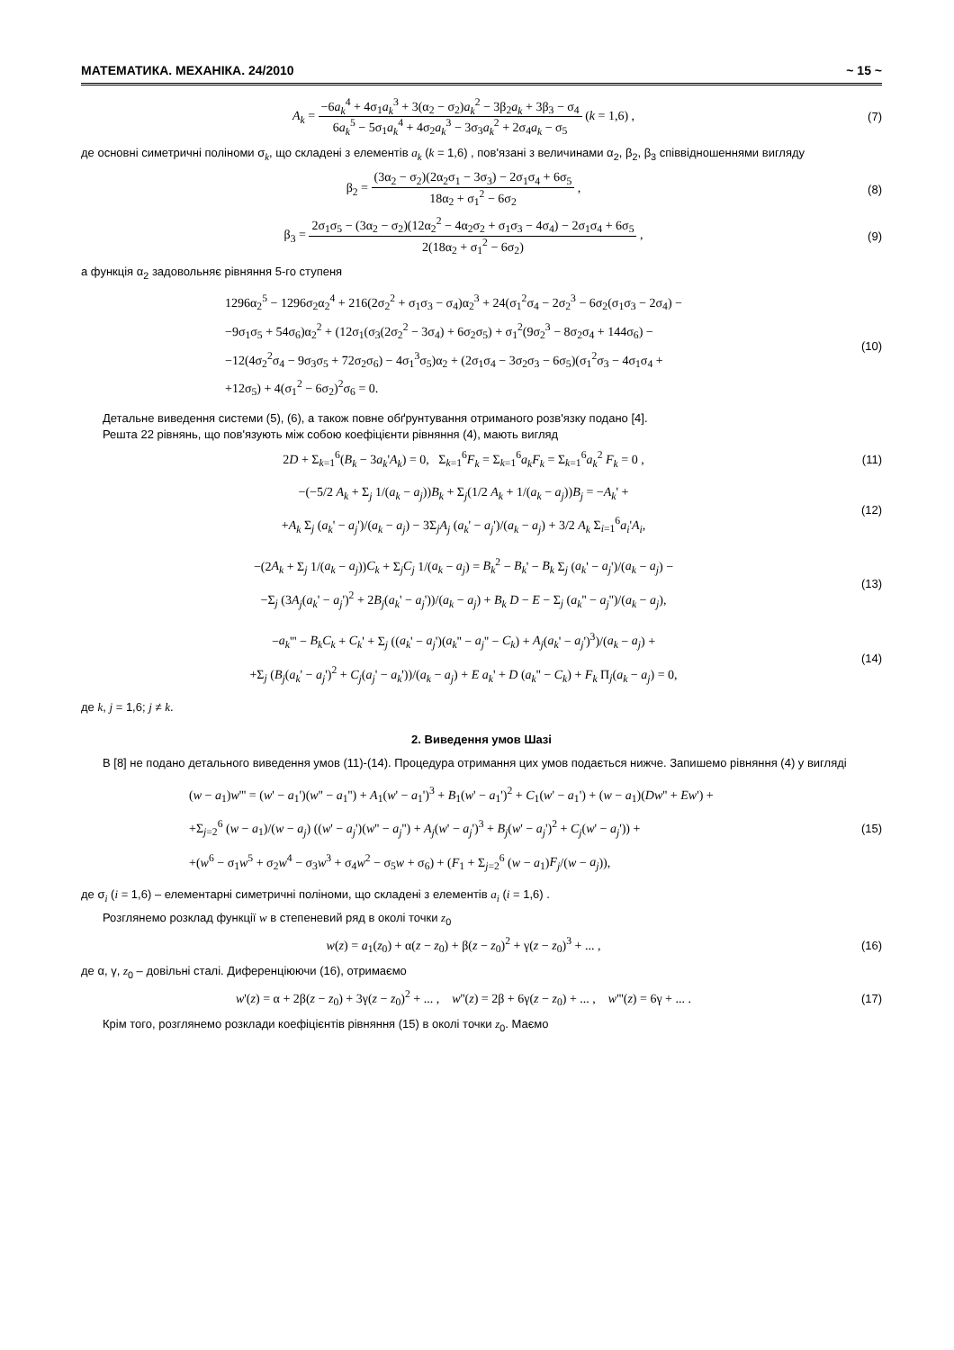МАТЕМАТИКА. МЕХАНІКА. 24/2010 ~ 15 ~
A<sub>k</sub> = −6a<sub>k</sub><sup>4</sup> + 4σ<sub>1</sub>a<sub>k</sub><sup>3</sup> + 3(α<sub>2</sub> − σ<sub>2</sub>)a<sub>k</sub><sup>2</sup> − 3β<sub>2</sub>a<sub>k</sub> + 3β<sub>3</sub> − σ<sub>4</sub> 6a<sub>k</sub><sup>5</sup> − 5σ<sub>1</sub>a<sub>k</sub><sup>4</sup> + 4σ<sub>2</sub>a<sub>k</sub><sup>3</sup> − 3σ<sub>3</sub>a<sub>k</sub><sup>2</sup> + 2σ<sub>4</sub>a<sub>k</sub> − σ<sub>5</sub> (k = 1,6) ,
(7)
де основні симетричні поліноми σ<sub>k</sub>, що складені з елементів a<sub>k</sub> (k = 1,6) , пов'язані з величинами α<sub>2</sub>, β<sub>2</sub>, β<sub>3</sub> співвідношеннями вигляду
β<sub>2</sub> = (3α<sub>2</sub> − σ<sub>2</sub>)(2α<sub>2</sub>σ<sub>1</sub> − 3σ<sub>3</sub>) − 2σ<sub>1</sub>σ<sub>4</sub> + 6σ<sub>5</sub> 18α<sub>2</sub> + σ<sub>1</sub><sup>2</sup> − 6σ<sub>2</sub> ,
(8)
β<sub>3</sub> = 2σ<sub>1</sub>σ<sub>5</sub> − (3α<sub>2</sub> − σ<sub>2</sub>)(12α<sub>2</sub><sup>2</sup> − 4α<sub>2</sub>σ<sub>2</sub> + σ<sub>1</sub>σ<sub>3</sub> − 4σ<sub>4</sub>) − 2σ<sub>1</sub>σ<sub>4</sub> + 6σ<sub>5</sub> 2(18α<sub>2</sub> + σ<sub>1</sub><sup>2</sup> − 6σ<sub>2</sub>) ,
(9)
а функція α<sub>2</sub> задовольняє рівняння 5-го ступеня
1296α<sub>2</sub><sup>5</sup> − 1296σ<sub>2</sub>α<sub>2</sub><sup>4</sup> + 216(2σ<sub>2</sub><sup>2</sup> + σ<sub>1</sub>σ<sub>3</sub> − σ<sub>4</sub>)α<sub>2</sub><sup>3</sup> + 24(σ<sub>1</sub><sup>2</sup>σ<sub>4</sub> − 2σ<sub>2</sub><sup>3</sup> − 6σ<sub>2</sub>(σ<sub>1</sub>σ<sub>3</sub> − 2σ<sub>4</sub>) −
−9σ<sub>1</sub>σ<sub>5</sub> + 54σ<sub>6</sub>)α<sub>2</sub><sup>2</sup> + (12σ<sub>1</sub>(σ<sub>3</sub>(2σ<sub>2</sub><sup>2</sup> − 3σ<sub>4</sub>) + 6σ<sub>2</sub>σ<sub>5</sub>) + σ<sub>1</sub><sup>2</sup>(9σ<sub>2</sub><sup>3</sup> − 8σ<sub>2</sub>σ<sub>4</sub> + 144σ<sub>6</sub>) −
−12(4σ<sub>2</sub><sup>2</sup>σ<sub>4</sub> − 9σ<sub>3</sub>σ<sub>5</sub> + 72σ<sub>2</sub>σ<sub>6</sub>) − 4σ<sub>1</sub><sup>3</sup>σ<sub>5</sub>)α<sub>2</sub> + (2σ<sub>1</sub>σ<sub>4</sub> − 3σ<sub>2</sub>σ<sub>3</sub> − 6σ<sub>5</sub>)(σ<sub>1</sub><sup>2</sup>σ<sub>3</sub> − 4σ<sub>1</sub>σ<sub>4</sub> +
+12σ<sub>5</sub>) + 4(σ<sub>1</sub><sup>2</sup> − 6σ<sub>2</sub>)<sup>2</sup>σ<sub>6</sub> = 0.
(10)
Детальне виведення системи (5), (6), а також повне обґрунтування отриманого розв'язку подано [4].
Решта 22 рівнянь, що пов'язують між собою коефіцієнти рівняння (4), мають вигляд
2D + Σ<sub>k=1</sub><sup>6</sup>(B<sub>k</sub> − 3a<sub>k</sub>'A<sub>k</sub>) = 0, Σ<sub>k=1</sub><sup>6</sup>F<sub>k</sub> = Σ<sub>k=1</sub><sup>6</sup>a<sub>k</sub>F<sub>k</sub> = Σ<sub>k=1</sub><sup>6</sup>a<sub>k</sub><sup>2</sup> F<sub>k</sub> = 0 ,
(11)
−(−5/2 A<sub>k</sub> + Σ<sub>j</sub> 1/(a<sub>k</sub> − a<sub>j</sub>))B<sub>k</sub> + Σ<sub>j</sub>(1/2 A<sub>k</sub> + 1/(a<sub>k</sub> − a<sub>j</sub>))B<sub>j</sub> = −A<sub>k</sub>' +
+A<sub>k</sub> Σ<sub>j</sub> (a<sub>k</sub>' − a<sub>j</sub>')/(a<sub>k</sub> − a<sub>j</sub>) − 3Σ<sub>j</sub>A<sub>j</sub> (a<sub>k</sub>' − a<sub>j</sub>')/(a<sub>k</sub> − a<sub>j</sub>) + 3/2 A<sub>k</sub> Σ<sub>i=1</sub><sup>6</sup>a<sub>i</sub>'A<sub>i</sub>,
(12)
−(2A<sub>k</sub> + Σ<sub>j</sub> 1/(a<sub>k</sub> − a<sub>j</sub>))C<sub>k</sub> + Σ<sub>j</sub>C<sub>j</sub> 1/(a<sub>k</sub> − a<sub>j</sub>) = B<sub>k</sub><sup>2</sup> − B<sub>k</sub>' − B<sub>k</sub> Σ<sub>j</sub> (a<sub>k</sub>' − a<sub>j</sub>')/(a<sub>k</sub> − a<sub>j</sub>) −
−Σ<sub>j</sub> (3A<sub>j</sub>(a<sub>k</sub>' − a<sub>j</sub>')<sup>2</sup> + 2B<sub>j</sub>(a<sub>k</sub>' − a<sub>j</sub>'))/(a<sub>k</sub> − a<sub>j</sub>) + B<sub>k</sub> D − E − Σ<sub>j</sub> (a<sub>k</sub>'' − a<sub>j</sub>'')/(a<sub>k</sub> − a<sub>j</sub>),
(13)
−a<sub>k</sub>''' − B<sub>k</sub>C<sub>k</sub> + C<sub>k</sub>' + Σ<sub>j</sub> ((a<sub>k</sub>' − a<sub>j</sub>')(a<sub>k</sub>'' − a<sub>j</sub>'' − C<sub>k</sub>) + A<sub>j</sub>(a<sub>k</sub>' − a<sub>j</sub>')<sup>3</sup>)/(a<sub>k</sub> − a<sub>j</sub>) +
+Σ<sub>j</sub> (B<sub>j</sub>(a<sub>k</sub>' − a<sub>j</sub>')<sup>2</sup> + C<sub>j</sub>(a<sub>j</sub>' − a<sub>k</sub>'))/(a<sub>k</sub> − a<sub>j</sub>) + E a<sub>k</sub>' + D (a<sub>k</sub>'' − C<sub>k</sub>) + F<sub>k</sub> Π<sub>j</sub>(a<sub>k</sub> − a<sub>j</sub>) = 0,
(14)
де k, j = 1,6; j ≠ k.
2. Виведення умов Шазі
В [8] не подано детального виведення умов (11)-(14). Процедура отримання цих умов подається нижче. Запишемо рівняння (4) у вигляді
(w − a<sub>1</sub>)w''' = (w' − a<sub>1</sub>')(w'' − a<sub>1</sub>'') + A<sub>1</sub>(w' − a<sub>1</sub>')<sup>3</sup> + B<sub>1</sub>(w' − a<sub>1</sub>')<sup>2</sup> + C<sub>1</sub>(w' − a<sub>1</sub>') + (w − a<sub>1</sub>)(Dw'' + Ew') +
+Σ<sub>j=2</sub><sup>6</sup> (w − a<sub>1</sub>)/(w − a<sub>j</sub>) ((w' − a<sub>j</sub>')(w'' − a<sub>j</sub>'') + A<sub>j</sub>(w' − a<sub>j</sub>')<sup>3</sup> + B<sub>j</sub>(w' − a<sub>j</sub>')<sup>2</sup> + C<sub>j</sub>(w' − a<sub>j</sub>')) +
+(w<sup>6</sup> − σ<sub>1</sub>w<sup>5</sup> + σ<sub>2</sub>w<sup>4</sup> − σ<sub>3</sub>w<sup>3</sup> + σ<sub>4</sub>w<sup>2</sup> − σ<sub>5</sub>w + σ<sub>6</sub>) + (F<sub>1</sub> + Σ<sub>j=2</sub><sup>6</sup> (w − a<sub>1</sub>)F<sub>j</sub>/(w − a<sub>j</sub>)),
(15)
де σ<sub>i</sub> (i = 1,6) – елементарні симетричні поліноми, що складені з елементів a<sub>i</sub> (i = 1,6) .
Розглянемо розклад функції w в степеневий ряд в околі точки z<sub>0</sub>
w(z) = a<sub>1</sub>(z<sub>0</sub>) + α(z − z<sub>0</sub>) + β(z − z<sub>0</sub>)<sup>2</sup> + γ(z − z<sub>0</sub>)<sup>3</sup> + ... ,
(16)
де α, γ, z<sub>0</sub> – довільні сталі. Диференціюючи (16), отримаємо
w'(z) = α + 2β(z − z<sub>0</sub>) + 3γ(z − z<sub>0</sub>)<sup>2</sup> + ... , w''(z) = 2β + 6γ(z − z<sub>0</sub>) + ... , w'''(z) = 6γ + ... .
(17)
Крім того, розглянемо розклади коефіцієнтів рівняння (15) в околі точки z<sub>0</sub>. Маємо